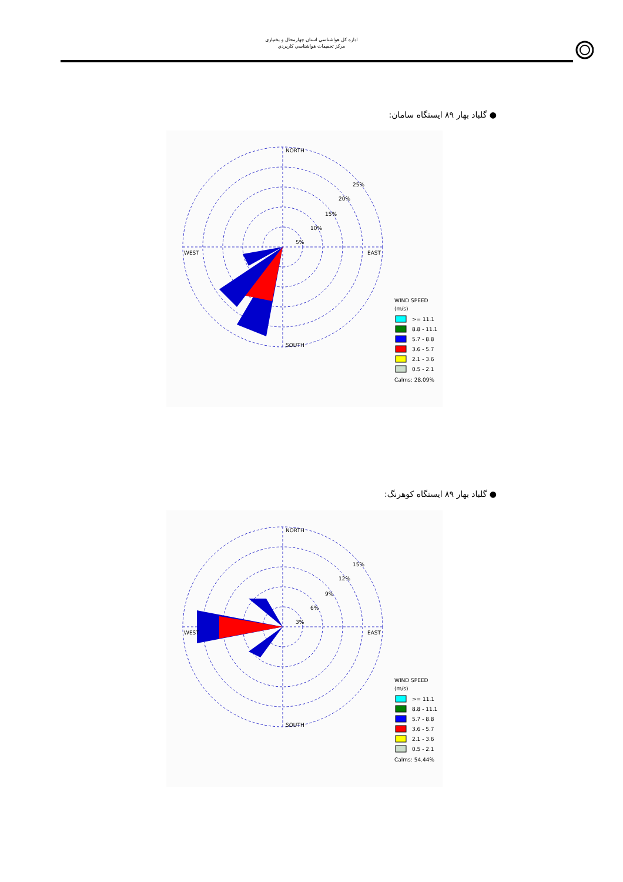اداره كل هواشناسي استان چهارمحال و بختياری
مركز تحقيقات هواشناسي كاربردي
● گلباد بهار ۸۹ ایستگاه سامان:
NORTH
SOUTH
WEST
EAST
25%
20%
15%
10%
5%
WIND SPEED
(m/s)
>= 11.1
8.8 - 11.1
5.7 - 8.8
3.6 - 5.7
2.1 - 3.6
0.5 - 2.1
Calms: 28.09%
● گلباد بهار ۸۹ ایستگاه کوهرنگ:
NORTH
SOUTH
WEST
EAST
15%
12%
9%
6%
3%
WIND SPEED
(m/s)
>= 11.1
8.8 - 11.1
5.7 - 8.8
3.6 - 5.7
2.1 - 3.6
0.5 - 2.1
Calms: 54.44%